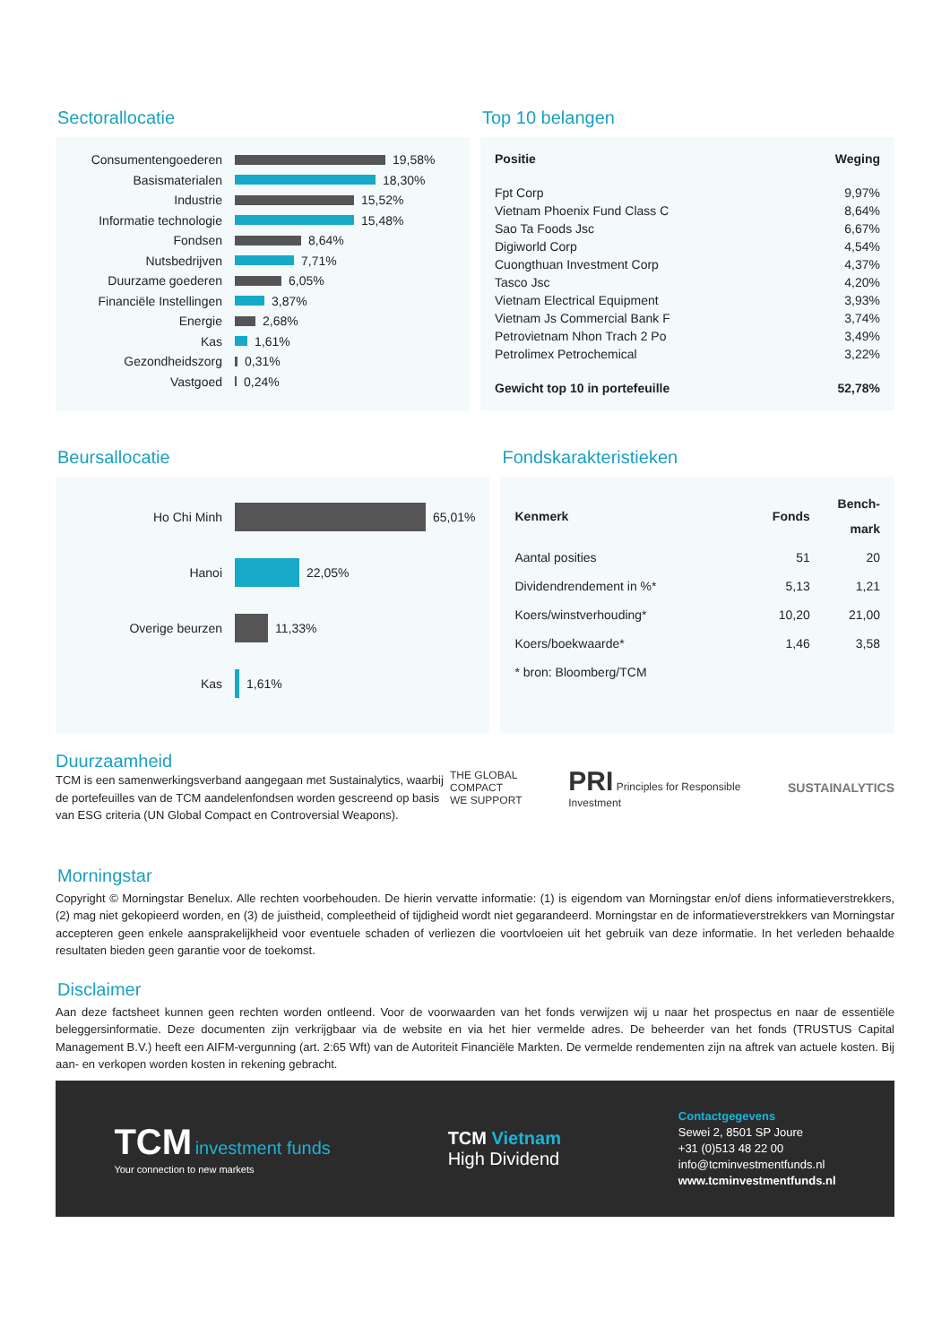Sectorallocatie
Consumentengoederen 19,58%
Basismaterialen 18,30%
Industrie 15,52%
Informatie technologie 15,48%
Fondsen 8,64%
Nutsbedrijven 7,71%
Duurzame goederen 6,05%
Financiële Instellingen 3,87%
Energie 2,68%
Kas 1,61%
Gezondheidszorg 0,31%
Vastgoed 0,24%
Top 10 belangen
| Positie | Weging |
| --- | --- |
| Fpt Corp | 9,97% |
| Vietnam Phoenix Fund Class C | 8,64% |
| Sao Ta Foods Jsc | 6,67% |
| Digiworld Corp | 4,54% |
| Cuongthuan Investment Corp | 4,37% |
| Tasco Jsc | 4,20% |
| Vietnam Electrical Equipment | 3,93% |
| Vietnam Js Commercial Bank F | 3,74% |
| Petrovietnam Nhon Trach 2 Po | 3,49% |
| Petrolimex Petrochemical | 3,22% |
| Gewicht top 10 in portefeuille | 52,78% |
Beursallocatie
Ho Chi Minh 65,01%
Hanoi 22,05%
Overige beurzen 11,33%
Kas 1,61%
Fondskarakteristieken
| Kenmerk | Fonds | Bench- mark |
| --- | --- | --- |
| Aantal posities | 51 | 20 |
| Dividendrendement in %* | 5,13 | 1,21 |
| Koers/winstverhouding* | 10,20 | 21,00 |
| Koers/boekwaarde* | 1,46 | 3,58 |
| * bron: Bloomberg/TCM | | |
Duurzaamheid
TCM is een samenwerkingsverband aangegaan met Sustainalytics, waarbij de portefeuilles van de TCM aandelenfondsen worden gescreend op basis van ESG criteria (UN Global Compact en Controversial Weapons).
THE GLOBAL COMPACT
WE SUPPORT PRI Principles for Responsible Investment SUSTAINALYTICS
Morningstar
Copyright © Morningstar Benelux. Alle rechten voorbehouden. De hierin vervatte informatie: (1) is eigendom van Morningstar en/of diens informatieverstrekkers, (2) mag niet gekopieerd worden, en (3) de juistheid, compleetheid of tijdigheid wordt niet gegarandeerd. Morningstar en de informatieverstrekkers van Morningstar accepteren geen enkele aansprakelijkheid voor eventuele schaden of verliezen die voortvloeien uit het gebruik van deze informatie. In het verleden behaalde resultaten bieden geen garantie voor de toekomst.
Disclaimer
Aan deze factsheet kunnen geen rechten worden ontleend. Voor de voorwaarden van het fonds verwijzen wij u naar het prospectus en naar de essentiële beleggersinformatie. Deze documenten zijn verkrijgbaar via de website en via het hier vermelde adres. De beheerder van het fonds (TRUSTUS Capital Management B.V.) heeft een AIFM-vergunning (art. 2:65 Wft) van de Autoriteit Financiële Markten. De vermelde rendementen zijn na aftrek van actuele kosten. Bij aan- en verkopen worden kosten in rekening gebracht.
TCM investment funds
Your connection to new markets
TCM Vietnam
High Dividend
Contactgegevens
Sewei 2, 8501 SP Joure
+31 (0)513 48 22 00
info@tcminvestmentfunds.nl
www.tcminvestmentfunds.nl